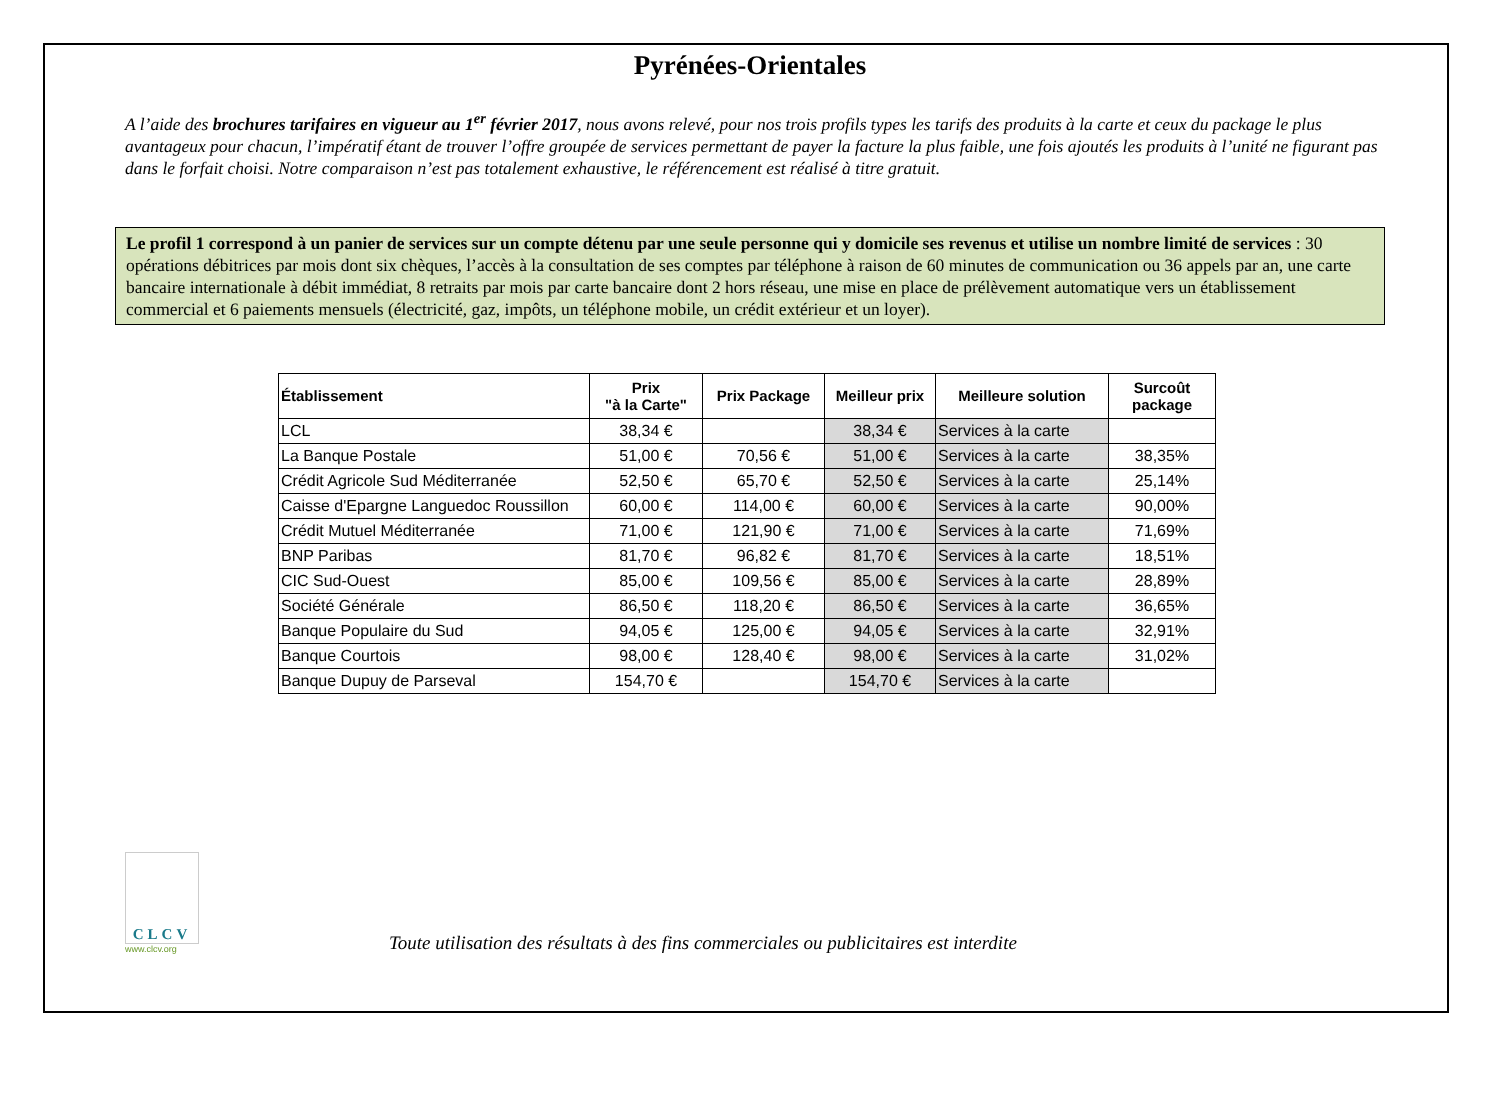Pyrénées-Orientales
A l’aide des brochures tarifaires en vigueur au 1<sup>er</sup> février 2017, nous avons relevé, pour nos trois profils types les tarifs des produits à la carte et ceux du package le plus avantageux pour chacun, l’impératif étant de trouver l’offre groupée de services permettant de payer la facture la plus faible, une fois ajoutés les produits à l’unité ne figurant pas dans le forfait choisi. Notre comparaison n’est pas totalement exhaustive, le référencement est réalisé à titre gratuit.
Le profil 1 correspond à un panier de services sur un compte détenu par une seule personne qui y domicile ses revenus et utilise un nombre limité de services : 30 opérations débitrices par mois dont six chèques, l’accès à la consultation de ses comptes par téléphone à raison de 60 minutes de communication ou 36 appels par an, une carte bancaire internationale à débit immédiat, 8 retraits par mois par carte bancaire dont 2 hors réseau, une mise en place de prélèvement automatique vers un établissement commercial et 6 paiements mensuels (électricité, gaz, impôts, un téléphone mobile, un crédit extérieur et un loyer).
| Établissement | Prix "à la Carte" | Prix Package | Meilleur prix | Meilleure solution | Surcoût package |
| --- | --- | --- | --- | --- | --- |
| LCL | 38,34 € | | 38,34 € | Services à la carte | |
| La Banque Postale | 51,00 € | 70,56 € | 51,00 € | Services à la carte | 38,35% |
| Crédit Agricole Sud Méditerranée | 52,50 € | 65,70 € | 52,50 € | Services à la carte | 25,14% |
| Caisse d'Epargne Languedoc Roussillon | 60,00 € | 114,00 € | 60,00 € | Services à la carte | 90,00% |
| Crédit Mutuel Méditerranée | 71,00 € | 121,90 € | 71,00 € | Services à la carte | 71,69% |
| BNP Paribas | 81,70 € | 96,82 € | 81,70 € | Services à la carte | 18,51% |
| CIC Sud-Ouest | 85,00 € | 109,56 € | 85,00 € | Services à la carte | 28,89% |
| Société Générale | 86,50 € | 118,20 € | 86,50 € | Services à la carte | 36,65% |
| Banque Populaire du Sud | 94,05 € | 125,00 € | 94,05 € | Services à la carte | 32,91% |
| Banque Courtois | 98,00 € | 128,40 € | 98,00 € | Services à la carte | 31,02% |
| Banque Dupuy de Parseval | 154,70 € | | 154,70 € | Services à la carte | |
CLCV
www.clcv.org
Toute utilisation des résultats à des fins commerciales ou publicitaires est interdite